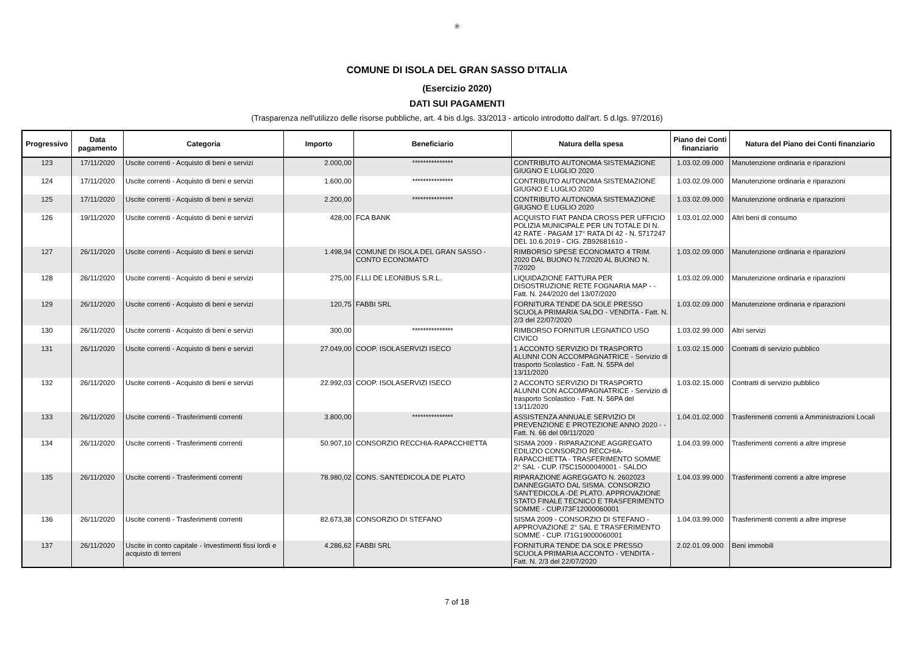❀
COMUNE DI ISOLA DEL GRAN SASSO D'ITALIA
(Esercizio 2020)
DATI SUI PAGAMENTI
(Trasparenza nell'utilizzo delle risorse pubbliche, art. 4 bis d.lgs. 33/2013 - articolo introdotto dall'art. 5 d.lgs. 97/2016)
| Progressivo | Data pagamento | Categoria | Importo | Beneficiario | Natura della spesa | Piano dei Conti finanziario | Natura del Piano dei Conti finanziario |
| --- | --- | --- | --- | --- | --- | --- | --- |
| 123 | 17/11/2020 | Uscite correnti - Acquisto di beni e servizi | 2.000,00 | *************** | CONTRIBUTO AUTONOMA SISTEMAZIONE GIUGNO E LUGLIO 2020 | 1.03.02.09.000 | Manutenzione ordinaria e riparazioni |
| 124 | 17/11/2020 | Uscite correnti - Acquisto di beni e servizi | 1.600,00 | *************** | CONTRIBUTO AUTONOMA SISTEMAZIONE GIUGNO E LUGLIO 2020 | 1.03.02.09.000 | Manutenzione ordinaria e riparazioni |
| 125 | 17/11/2020 | Uscite correnti - Acquisto di beni e servizi | 2.200,00 | *************** | CONTRIBUTO AUTONOMA SISTEMAZIONE GIUGNO E LUGLIO 2020 | 1.03.02.09.000 | Manutenzione ordinaria e riparazioni |
| 126 | 19/11/2020 | Uscite correnti - Acquisto di beni e servizi | 428,00 | FCA BANK | ACQUISTO FIAT PANDA CROSS PER UFFICIO POLIZIA MUNICIPALE PER UN TOTALE DI N. 42 RATE - PAGAM 17° RATA DI 42 - N. 5717247 DEL 10.6.2019 - CIG. ZB92681610 - | 1.03.01.02.000 | Altri beni di consumo |
| 127 | 26/11/2020 | Uscite correnti - Acquisto di beni e servizi | 1.498,94 | COMUNE DI ISOLA DEL GRAN SASSO - CONTO ECONOMATO | RIMBORSO SPESE ECONOMATO 4 TRIM. 2020 DAL BUONO N.7/2020 AL BUONO N. 7/2020 | 1.03.02.09.000 | Manutenzione ordinaria e riparazioni |
| 128 | 26/11/2020 | Uscite correnti - Acquisto di beni e servizi | 275,00 | F.LLI DE LEONIBUS S.R.L. | LIQUIDAZIONE FATTURA PER DISOSTRUZIONE RETE FOGNARIA MAP - - Fatt. N. 244/2020 del 13/07/2020 | 1.03.02.09.000 | Manutenzione ordinaria e riparazioni |
| 129 | 26/11/2020 | Uscite correnti - Acquisto di beni e servizi | 120,75 | FABBI SRL | FORNITURA TENDE DA SOLE PRESSO SCUOLA PRIMARIA SALDO - VENDITA - Fatt. N. 2/3 del 22/07/2020 | 1.03.02.09.000 | Manutenzione ordinaria e riparazioni |
| 130 | 26/11/2020 | Uscite correnti - Acquisto di beni e servizi | 300,00 | *************** | RIMBORSO FORNITUR LEGNATICO USO CIVICO | 1.03.02.99.000 | Altri servizi |
| 131 | 26/11/2020 | Uscite correnti - Acquisto di beni e servizi | 27.049,00 | COOP. ISOLASERVIZI ISECO | 1 ACCONTO SERVIZIO DI TRASPORTO ALUNNI CON ACCOMPAGNATRICE - Servizio di trasporto Scolastico - Fatt. N. 55PA del 13/11/2020 | 1.03.02.15.000 | Contratti di servizio pubblico |
| 132 | 26/11/2020 | Uscite correnti - Acquisto di beni e servizi | 22.992,03 | COOP. ISOLASERVIZI ISECO | 2 ACCONTO SERVIZIO DI TRASPORTO ALUNNI CON ACCOMPAGNATRICE - Servizio di trasporto Scolastico - Fatt. N. 56PA del 13/11/2020 | 1.03.02.15.000 | Contratti di servizio pubblico |
| 133 | 26/11/2020 | Uscite correnti - Trasferimenti correnti | 3.800,00 | *************** | ASSISTENZA ANNUALE SERVIZIO DI PREVENZIONE E PROTEZIONE ANNO 2020 - - Fatt. N. 66 del 09/11/2020 | 1.04.01.02.000 | Trasferimenti correnti a Amministrazioni Locali |
| 134 | 26/11/2020 | Uscite correnti - Trasferimenti correnti | 50.907,10 | CONSORZIO RECCHIA-RAPACCHIETTA | SISMA 2009 - RIPARAZIONE AGGREGATO EDILIZIO CONSORZIO RECCHIA-RAPACCHIETTA - TRASFERIMENTO SOMME 2° SAL - CUP. I75C15000040001 - SALDO | 1.04.03.99.000 | Trasferimenti correnti a altre imprese |
| 135 | 26/11/2020 | Uscite correnti - Trasferimenti correnti | 78.980,02 | CONS. SANTEDICOLA DE PLATO | RIPARAZIONE AGREGGATO N. 2602023 DANNEGGIATO DAL SISMA. CONSORZIO SANT'EDICOLA -DE PLATO. APPROVAZIONE STATO FINALE TECNICO E TRASFERIMENTO SOMME - CUP.I73F12000060001 | 1.04.03.99.000 | Trasferimenti correnti a altre imprese |
| 136 | 26/11/2020 | Uscite correnti - Trasferimenti correnti | 82.673,38 | CONSORZIO DI STEFANO | SISMA 2009 - CONSORZIO DI STEFANO - APPROVAZIONE 2° SAL E TRASFERIMENTO SOMME - CUP. I71G19000060001 | 1.04.03.99.000 | Trasferimenti correnti a altre imprese |
| 137 | 26/11/2020 | Uscite in conto capitale - Investimenti fissi lordi e acquisto di terreni | 4.286,62 | FABBI SRL | FORNITURA TENDE DA SOLE PRESSO SCUOLA PRIMARIA ACCONTO - VENDITA - Fatt. N. 2/3 del 22/07/2020 | 2.02.01.09.000 | Beni immobili |
7 of 18